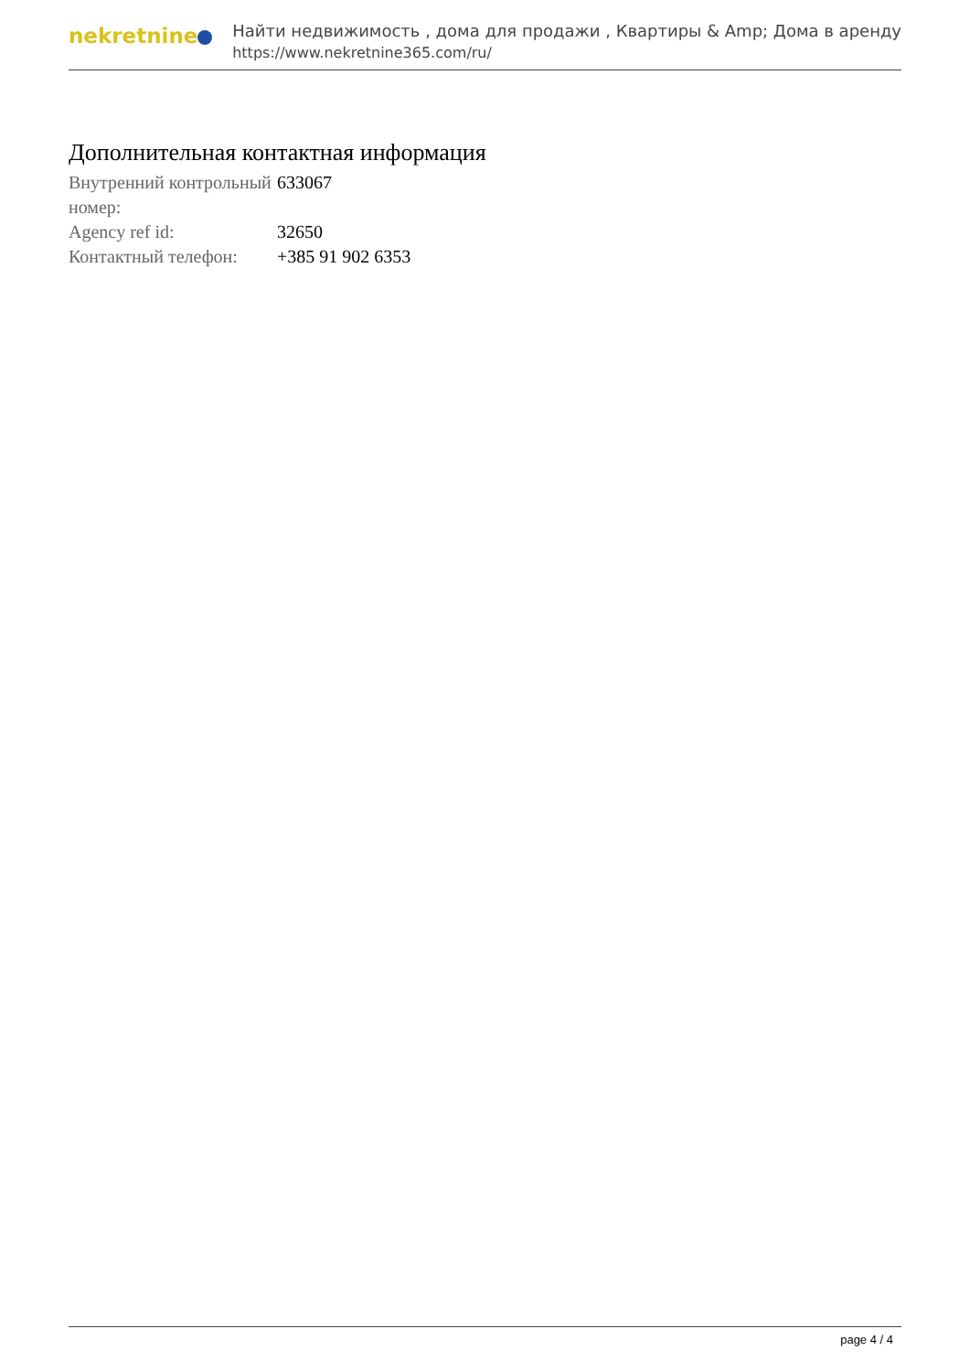nekretnine
Найти недвижимость , дома для продажи , Квартиры & Amp; Дома в аренду
https://www.nekretnine365.com/ru/
Дополнительная контактная информация
| Внутренний контрольный номер: | 633067 |
| Agency ref id: | 32650 |
| Контактный телефон: | +385 91 902 6353 |
page 4 / 4